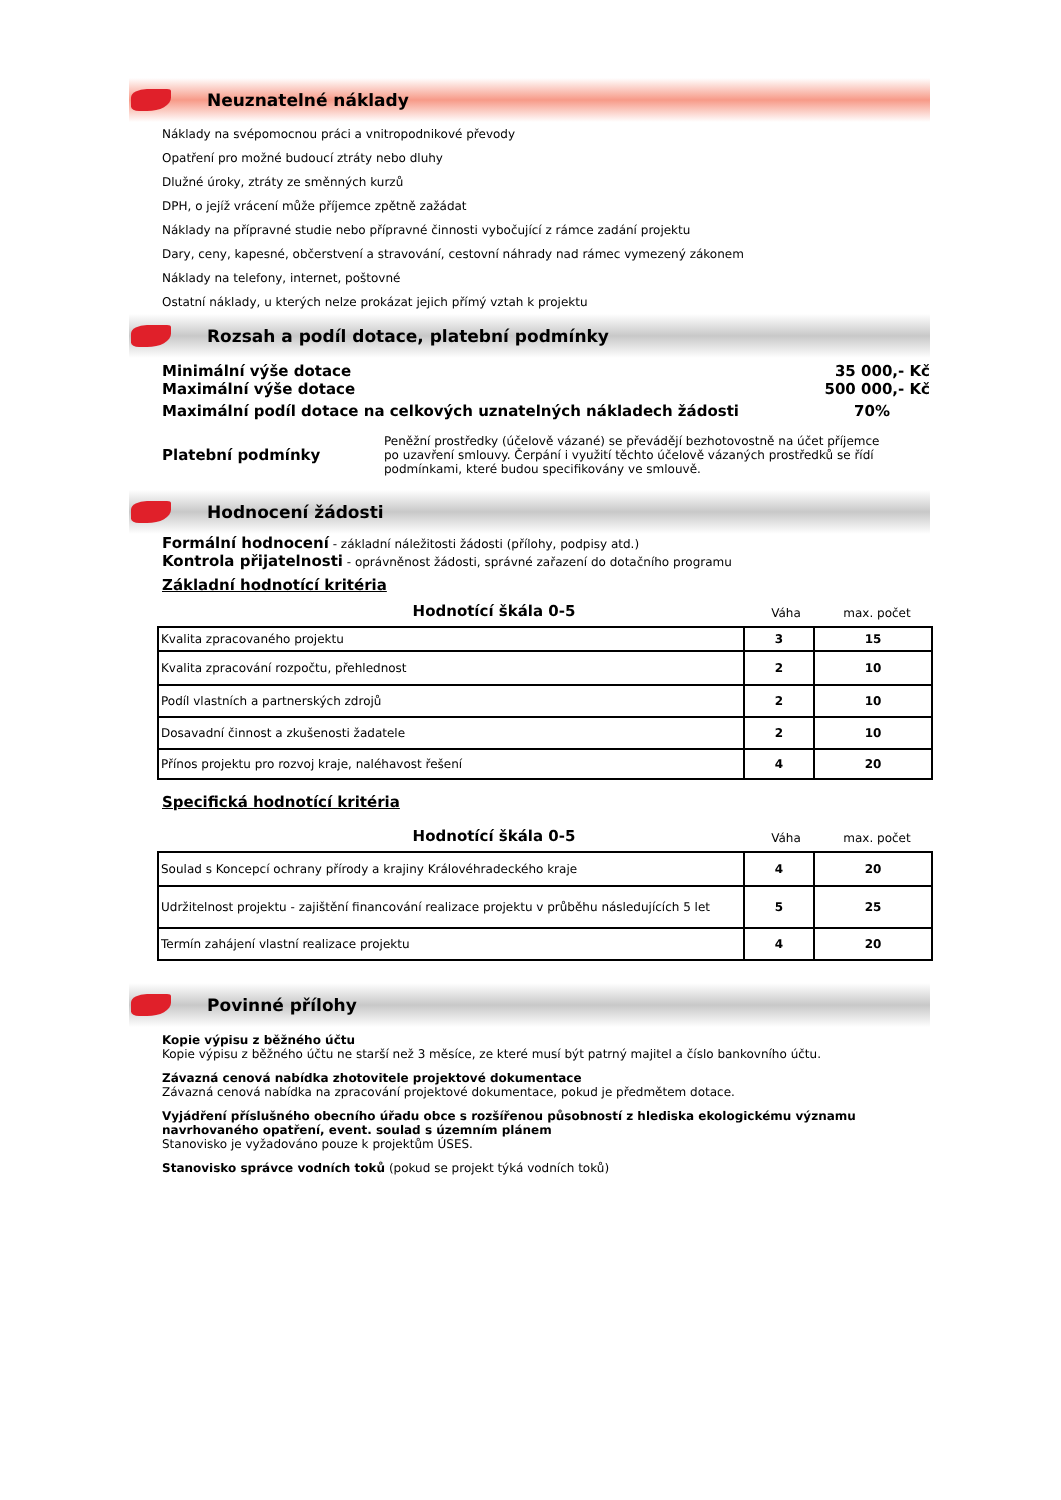Neuznatelné náklady
Náklady na svépomocnou práci a vnitropodnikové převody
Opatření pro možné budoucí ztráty nebo dluhy
Dlužné úroky, ztráty ze směnných kurzů
DPH, o jejíž vrácení může příjemce zpětně zažádat
Náklady na přípravné studie nebo přípravné činnosti vybočující z rámce zadání projektu
Dary, ceny, kapesné, občerstvení a stravování, cestovní náhrady nad rámec vymezený zákonem
Náklady na telefony, internet, poštovné
Ostatní náklady, u kterých nelze prokázat jejich přímý vztah k projektu
Rozsah a podíl dotace, platební podmínky
Minimální výše dotace 35 000,- Kč
Maximální výše dotace 500 000,- Kč
Maximální podíl dotace na celkových uznatelných nákladech žádosti 70%
Platební podmínky
Peněžní prostředky (účelově vázané) se převádějí bezhotovostně na účet příjemce po uzavření smlouvy. Čerpání i využití těchto účelově vázaných prostředků se řídí podmínkami, které budou specifikovány ve smlouvě.
Hodnocení žádosti
Formální hodnocení - základní náležitosti žádosti (přílohy, podpisy atd.)
Kontrola přijatelnosti - oprávněnost žádosti, správné zařazení do dotačního programu
Základní hodnotící kritéria
Hodnotící škála 0-5
Váha
max. počet
| Kvalita zpracovaného projektu | 3 | 15 |
| Kvalita zpracování rozpočtu, přehlednost | 2 | 10 |
| Podíl vlastních a partnerských zdrojů | 2 | 10 |
| Dosavadní činnost a zkušenosti žadatele | 2 | 10 |
| Přínos projektu pro rozvoj kraje, naléhavost řešení | 4 | 20 |
Specifická hodnotící kritéria
Hodnotící škála 0-5
Váha
max. počet
| Soulad s Koncepcí ochrany přírody a krajiny Královéhradeckého kraje | 4 | 20 |
| Udržitelnost projektu - zajištění financování realizace projektu v průběhu následujících 5 let | 5 | 25 |
| Termín zahájení vlastní realizace projektu | 4 | 20 |
Povinné přílohy
Kopie výpisu z běžného účtu
Kopie výpisu z běžného účtu ne starší než 3 měsíce, ze které musí být patrný majitel a číslo bankovního účtu.
Závazná cenová nabídka zhotovitele projektové dokumentace
Závazná cenová nabídka na zpracování projektové dokumentace, pokud je předmětem dotace.
Vyjádření příslušného obecního úřadu obce s rozšířenou působností z hlediska ekologickému významu navrhovaného opatření, event. soulad s územním plánem
Stanovisko je vyžadováno pouze k projektům ÚSES.
Stanovisko správce vodních toků (pokud se projekt týká vodních toků)